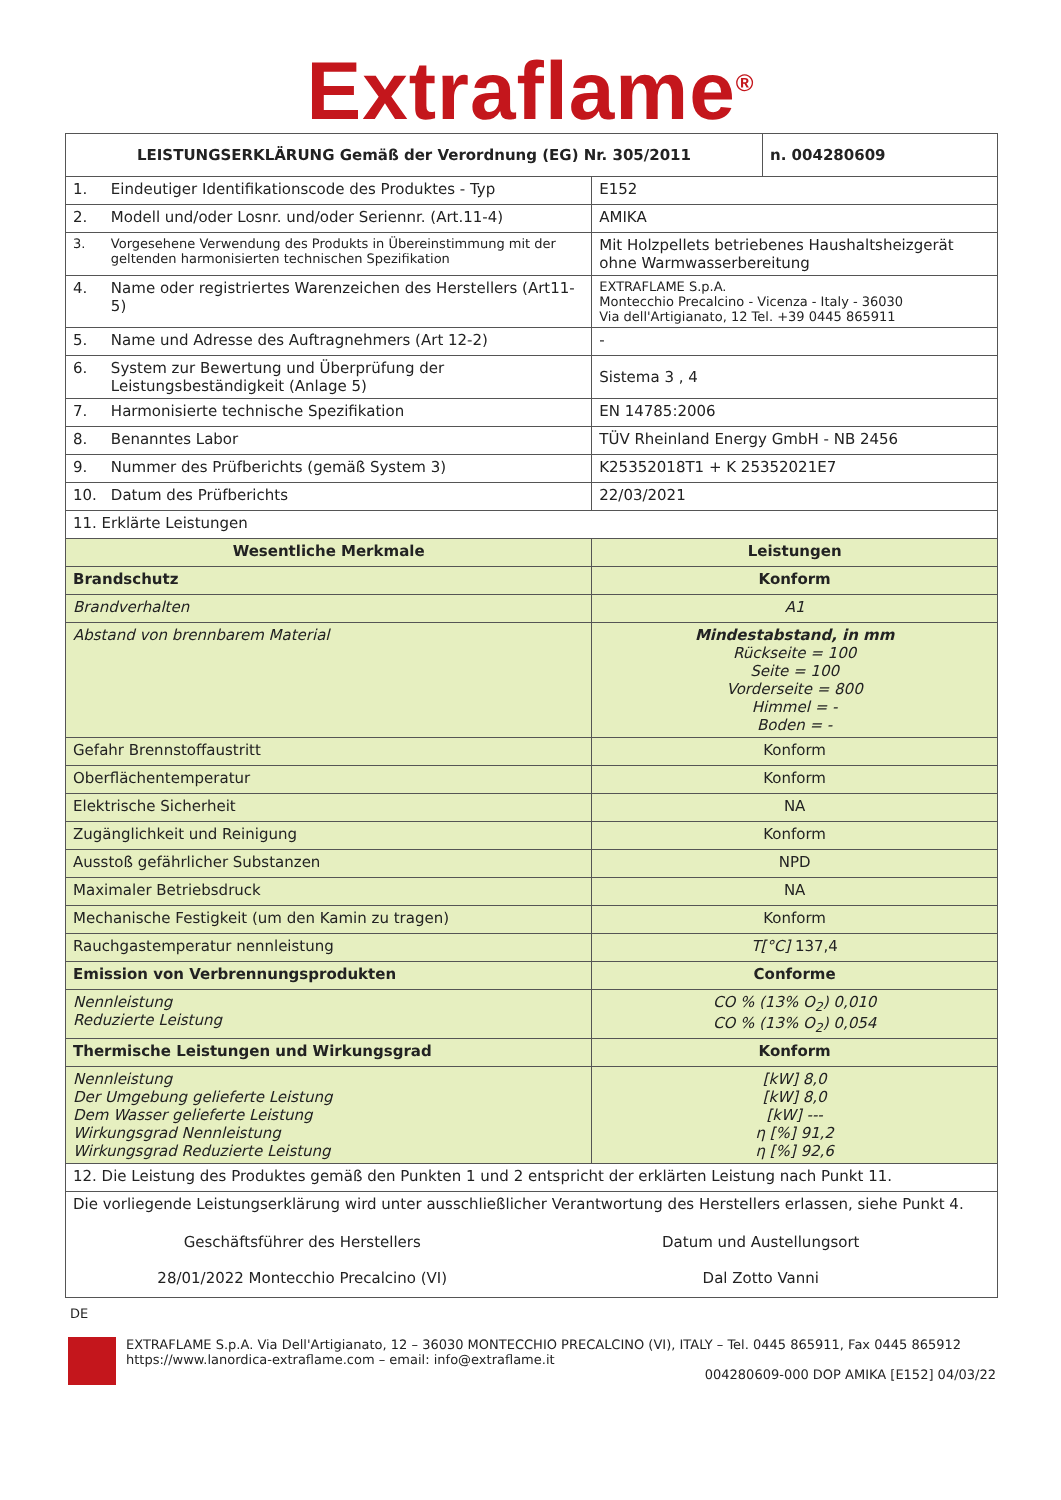Extraflame<sup>®</sup>
| LEISTUNGSERKLÄRUNG Gemäß der Verordnung (EG) Nr. 305/2011 | | | n. 004280609 |
| --- | --- | --- | --- |
| 1. | Eindeutiger Identifikationscode des Produktes - Typ | E152 | |
| 2. | Modell und/oder Losnr. und/oder Seriennr. (Art.11-4) | AMIKA | |
| 3. | Vorgesehene Verwendung des Produkts in Übereinstimmung mit der geltenden harmonisierten technischen Spezifikation | Mit Holzpellets betriebenes Haushaltsheizgerät ohne Warmwasserbereitung | |
| 4. | Name oder registriertes Warenzeichen des Herstellers (Art11-5) | EXTRAFLAME S.p.A. Montecchio Precalcino - Vicenza - Italy - 36030 Via dell'Artigianato, 12 Tel. +39 0445 865911 | |
| 5. | Name und Adresse des Auftragnehmers (Art 12-2) | - | |
| 6. | System zur Bewertung und Überprüfung der Leistungsbeständigkeit (Anlage 5) | Sistema 3 , 4 | |
| 7. | Harmonisierte technische Spezifikation | EN 14785:2006 | |
| 8. | Benanntes Labor | TÜV Rheinland Energy GmbH - NB 2456 | |
| 9. | Nummer des Prüfberichts (gemäß System 3) | K25352018T1 + K 25352021E7 | |
| 10. | Datum des Prüfberichts | 22/03/2021 | |
| 11. Erklärte Leistungen | | | |
| Wesentliche Merkmale | | Leistungen | |
| Brandschutz | | Konform | |
| Brandverhalten | | A1 | |
| Abstand von brennbarem Material | | Mindestabstand, in mm Rückseite = 100 Seite = 100 Vorderseite = 800 Himmel = - Boden = - | |
| Gefahr Brennstoffaustritt | | Konform | |
| Oberflächentemperatur | | Konform | |
| Elektrische Sicherheit | | NA | |
| Zugänglichkeit und Reinigung | | Konform | |
| Ausstoß gefährlicher Substanzen | | NPD | |
| Maximaler Betriebsdruck | | NA | |
| Mechanische Festigkeit (um den Kamin zu tragen) | | Konform | |
| Rauchgastemperatur nennleistung | | T[°C] 137,4 | |
| Emission von Verbrennungsprodukten | | Conforme | |
| Nennleistung Reduzierte Leistung | | CO % (13% O<sub>2</sub>) 0,010 CO % (13% O<sub>2</sub>) 0,054 | |
| Thermische Leistungen und Wirkungsgrad | | Konform | |
| Nennleistung Der Umgebung gelieferte Leistung Dem Wasser gelieferte Leistung Wirkungsgrad Nennleistung Wirkungsgrad Reduzierte Leistung | | [kW] 8,0 [kW] 8,0 [kW] --- η [%] 91,2 η [%] 92,6 | |
| 12. Die Leistung des Produktes gemäß den Punkten 1 und 2 entspricht der erklärten Leistung nach Punkt 11. | | | |
| Die vorliegende Leistungserklärung wird unter ausschließlicher Verantwortung des Herstellers erlassen, siehe Punkt 4. Geschäftsführer des Herstellers 28/01/2022 Montecchio Precalcino (VI) Datum und Austellungsort Dal Zotto Vanni | | | |
DE
EXTRAFLAME S.p.A. Via Dell'Artigianato, 12 – 36030 MONTECCHIO PRECALCINO (VI), ITALY – Tel. 0445 865911, Fax 0445 865912
https://www.lanordica-extraflame.com – email: info@extraflame.it
004280609-000 DOP AMIKA [E152] 04/03/22